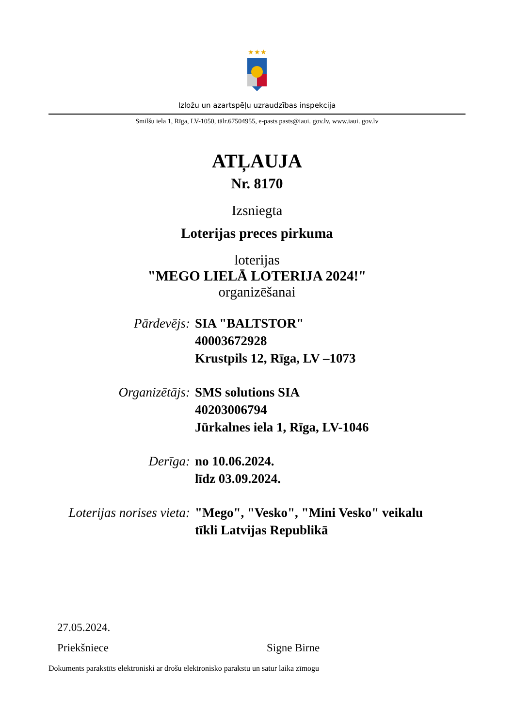★★★
Izložu un azartspēļu uzraudzības inspekcija
Smilšu iela 1, Rīga, LV-1050, tālr.67504955, e-pasts pasts@iaui. gov.lv, www.iaui. gov.lv
ATĻAUJA
Nr. 8170
Izsniegta
Loterijas preces pirkuma
loterijas
"MEGO LIELĀ LOTERIJA 2024!"
organizēšanai
| Pārdevējs: | SIA "BALTSTOR" 40003672928 Krustpils 12, Rīga, LV –1073 |
| Organizētājs: | SMS solutions SIA 40203006794 Jūrkalnes iela 1, Rīga, LV-1046 |
| Derīga: | no 10.06.2024. līdz 03.09.2024. |
| Loterijas norises vieta: | "Mego", "Vesko", "Mini Vesko" veikalu tīkli Latvijas Republikā |
27.05.2024.
Priekšniece Signe Birne
Dokuments parakstīts elektroniski ar drošu elektronisko parakstu un satur laika zīmogu